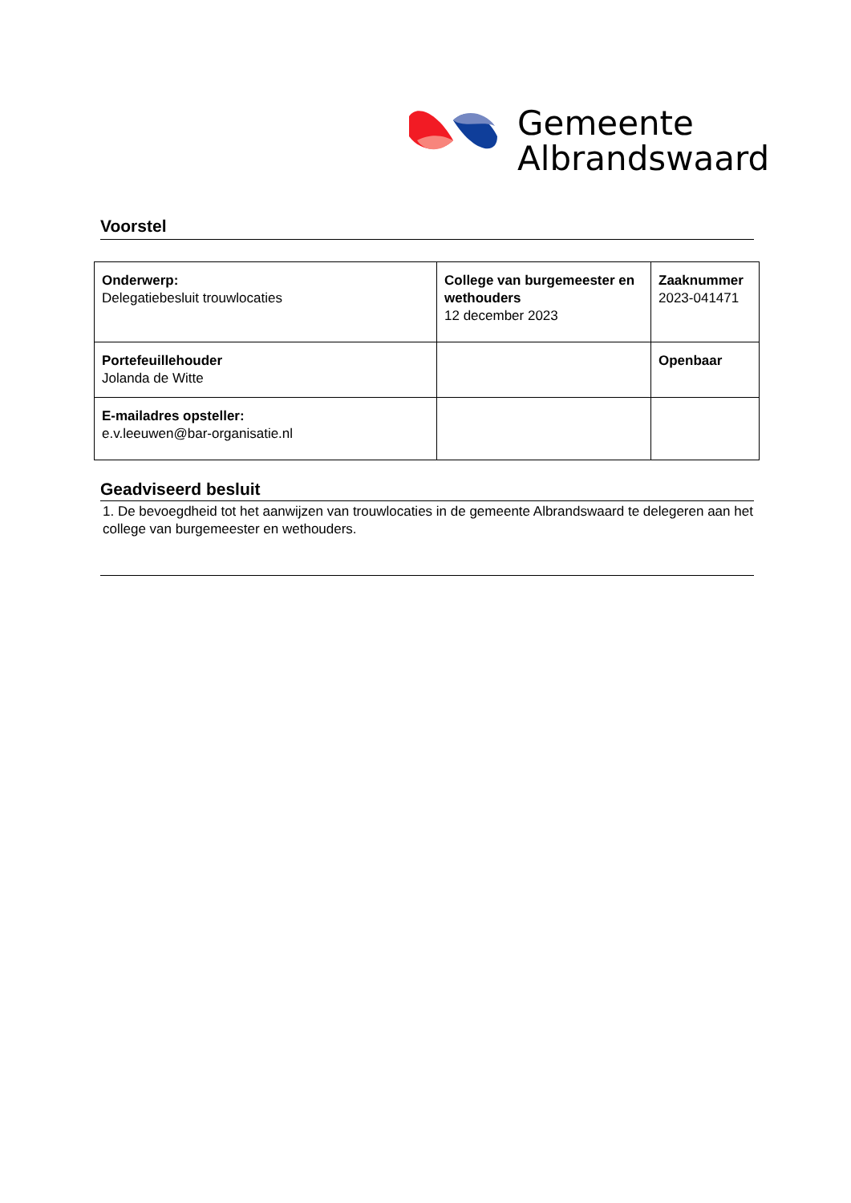Gemeente
Albrandswaard
Voorstel
| Onderwerp: Delegatiebesluit trouwlocaties | College van burgemeester en wethouders 12 december 2023 | Zaaknummer 2023-041471 |
| Portefeuillehouder Jolanda de Witte | | Openbaar |
| E-mailadres opsteller: e.v.leeuwen@bar-organisatie.nl | | |
Geadviseerd besluit
1. De bevoegdheid tot het aanwijzen van trouwlocaties in de gemeente Albrandswaard te delegeren aan het college van burgemeester en wethouders.